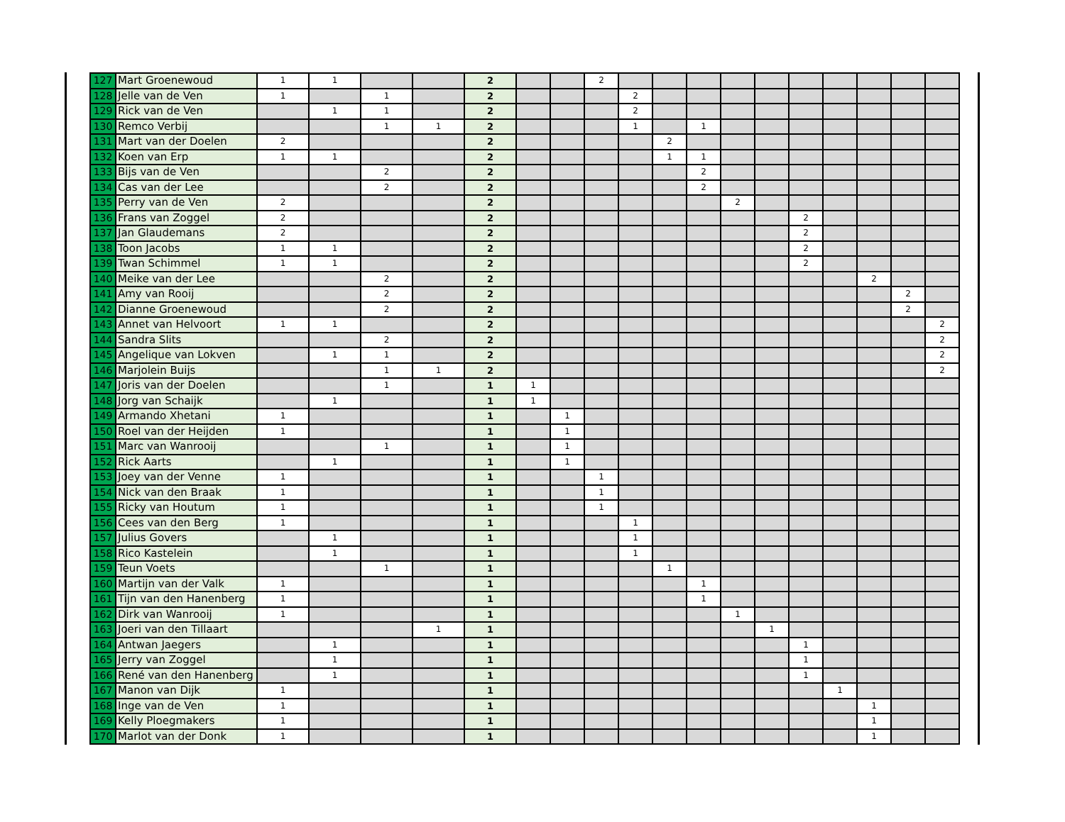| 127 | Mart Groenewoud | 1 | 1 | | | 2 | | | 2 | | | | | | | | | | |
| 128 | Jelle van de Ven | 1 | | 1 | | 2 | | | | 2 | | | | | | | | | |
| 129 | Rick van de Ven | | 1 | 1 | | 2 | | | | 2 | | | | | | | | | |
| 130 | Remco Verbij | | | 1 | 1 | 2 | | | | 1 | | 1 | | | | | | | |
| 131 | Mart van der Doelen | 2 | | | | 2 | | | | | 2 | | | | | | | | |
| 132 | Koen van Erp | 1 | 1 | | | 2 | | | | | 1 | 1 | | | | | | | |
| 133 | Bijs van de Ven | | | 2 | | 2 | | | | | | 2 | | | | | | | |
| 134 | Cas van der Lee | | | 2 | | 2 | | | | | | 2 | | | | | | | |
| 135 | Perry van de Ven | 2 | | | | 2 | | | | | | | 2 | | | | | | |
| 136 | Frans van Zoggel | 2 | | | | 2 | | | | | | | | | 2 | | | | |
| 137 | Jan Glaudemans | 2 | | | | 2 | | | | | | | | | 2 | | | | |
| 138 | Toon Jacobs | 1 | 1 | | | 2 | | | | | | | | | 2 | | | | |
| 139 | Twan Schimmel | 1 | 1 | | | 2 | | | | | | | | | 2 | | | | |
| 140 | Meike van der Lee | | | 2 | | 2 | | | | | | | | | | | 2 | | |
| 141 | Amy van Rooij | | | 2 | | 2 | | | | | | | | | | | | 2 | |
| 142 | Dianne Groenewoud | | | 2 | | 2 | | | | | | | | | | | | 2 | |
| 143 | Annet van Helvoort | 1 | 1 | | | 2 | | | | | | | | | | | | | 2 |
| 144 | Sandra Slits | | | 2 | | 2 | | | | | | | | | | | | | 2 |
| 145 | Angelique van Lokven | | 1 | 1 | | 2 | | | | | | | | | | | | | 2 |
| 146 | Marjolein Buijs | | | 1 | 1 | 2 | | | | | | | | | | | | | 2 |
| 147 | Joris van der Doelen | | | 1 | | 1 | 1 | | | | | | | | | | | | |
| 148 | Jorg van Schaijk | | 1 | | | 1 | 1 | | | | | | | | | | | | |
| 149 | Armando Xhetani | 1 | | | | 1 | | 1 | | | | | | | | | | | |
| 150 | Roel van der Heijden | 1 | | | | 1 | | 1 | | | | | | | | | | | |
| 151 | Marc van Wanrooij | | | 1 | | 1 | | 1 | | | | | | | | | | | |
| 152 | Rick Aarts | | 1 | | | 1 | | 1 | | | | | | | | | | | |
| 153 | Joey van der Venne | 1 | | | | 1 | | | 1 | | | | | | | | | | |
| 154 | Nick van den Braak | 1 | | | | 1 | | | 1 | | | | | | | | | | |
| 155 | Ricky van Houtum | 1 | | | | 1 | | | 1 | | | | | | | | | | |
| 156 | Cees van den Berg | 1 | | | | 1 | | | | 1 | | | | | | | | | |
| 157 | Julius Govers | | 1 | | | 1 | | | | 1 | | | | | | | | | |
| 158 | Rico Kastelein | | 1 | | | 1 | | | | 1 | | | | | | | | | |
| 159 | Teun Voets | | | 1 | | 1 | | | | | 1 | | | | | | | | |
| 160 | Martijn van der Valk | 1 | | | | 1 | | | | | | 1 | | | | | | | |
| 161 | Tijn van den Hanenberg | 1 | | | | 1 | | | | | | 1 | | | | | | | |
| 162 | Dirk van Wanrooij | 1 | | | | 1 | | | | | | | 1 | | | | | | |
| 163 | Joeri van den Tillaart | | | | 1 | 1 | | | | | | | | 1 | | | | | |
| 164 | Antwan Jaegers | | 1 | | | 1 | | | | | | | | | 1 | | | | |
| 165 | Jerry van Zoggel | | 1 | | | 1 | | | | | | | | | 1 | | | | |
| 166 | René van den Hanenberg | | 1 | | | 1 | | | | | | | | | 1 | | | | |
| 167 | Manon van Dijk | 1 | | | | 1 | | | | | | | | | | 1 | | | |
| 168 | Inge van de Ven | 1 | | | | 1 | | | | | | | | | | | 1 | | |
| 169 | Kelly Ploegmakers | 1 | | | | 1 | | | | | | | | | | | 1 | | |
| 170 | Marlot van der Donk | 1 | | | | 1 | | | | | | | | | | | 1 | | |